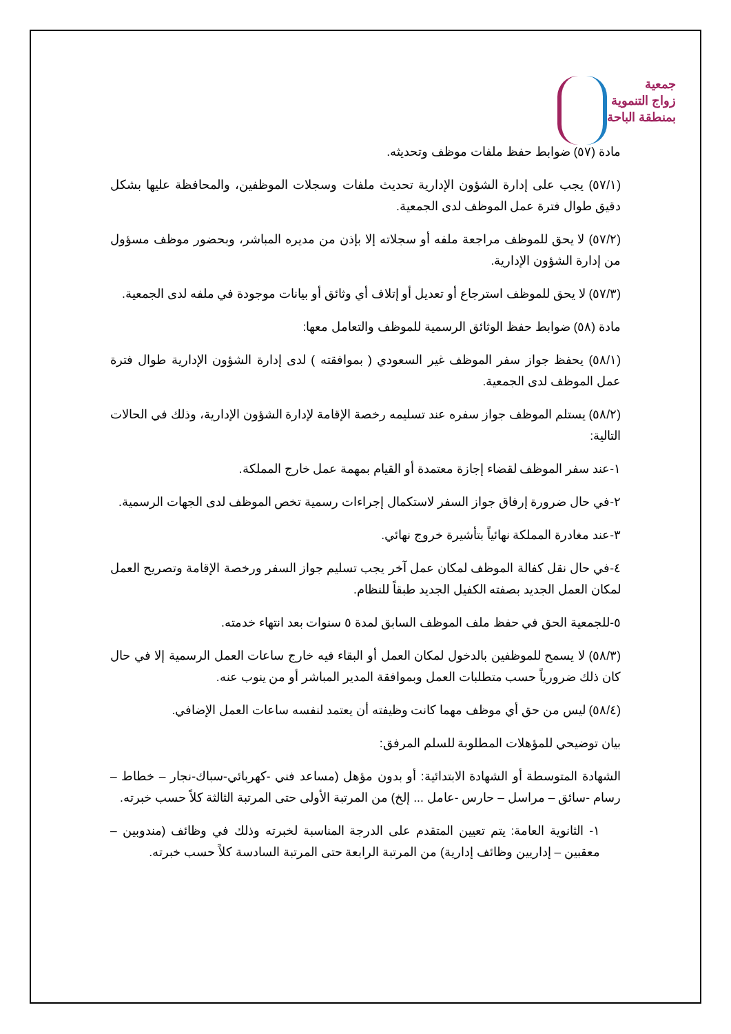جمعية
زواج التنموية
بمنطقة الباحة
مادة (٥٧) ضوابط حفظ ملفات موظف وتحديثه.
(٥٧/١) يجب على إدارة الشؤون الإدارية تحديث ملفات وسجلات الموظفين، والمحافظة عليها بشكل دقيق طوال فترة عمل الموظف لدى الجمعية.
(٥٧/٢) لا يحق للموظف مراجعة ملفه أو سجلاته إلا بإذن من مديره المباشر، وبحضور موظف مسؤول من إدارة الشؤون الإدارية.
(٥٧/٣) لا يحق للموظف استرجاع أو تعديل أو إتلاف أي وثائق أو بيانات موجودة في ملفه لدى الجمعية.
مادة (٥٨) ضوابط حفظ الوثائق الرسمية للموظف والتعامل معها:
(٥٨/١) يحفظ جواز سفر الموظف غير السعودي ( بموافقته ) لدى إدارة الشؤون الإدارية طوال فترة عمل الموظف لدى الجمعية.
(٥٨/٢) يستلم الموظف جواز سفره عند تسليمه رخصة الإقامة لإدارة الشؤون الإدارية، وذلك في الحالات التالية:
١-عند سفر الموظف لقضاء إجازة معتمدة أو القيام بمهمة عمل خارج المملكة.
٢-في حال ضرورة إرفاق جواز السفر لاستكمال إجراءات رسمية تخص الموظف لدى الجهات الرسمية.
٣-عند مغادرة المملكة نهائياً بتأشيرة خروج نهائي.
٤-في حال نقل كفالة الموظف لمكان عمل آخر يجب تسليم جواز السفر ورخصة الإقامة وتصريح العمل لمكان العمل الجديد بصفته الكفيل الجديد طبقاً للنظام.
٥-للجمعية الحق في حفظ ملف الموظف السابق لمدة ٥ سنوات بعد انتهاء خدمته.
(٥٨/٣) لا يسمح للموظفين بالدخول لمكان العمل أو البقاء فيه خارج ساعات العمل الرسمية إلا في حال كان ذلك ضرورياً حسب متطلبات العمل وبموافقة المدير المباشر أو من ينوب عنه.
(٥٨/٤) ليس من حق أي موظف مهما كانت وظيفته أن يعتمد لنفسه ساعات العمل الإضافي.
بيان توضيحي للمؤهلات المطلوبة للسلم المرفق:
الشهادة المتوسطة أو الشهادة الابتدائية: أو بدون مؤهل (مساعد فني -كهربائي-سباك-نجار – خطاط – رسام -سائق – مراسل – حارس -عامل ... إلخ) من المرتبة الأولى حتى المرتبة الثالثة كلاً حسب خبرته.
١- الثانوية العامة: يتم تعيين المتقدم على الدرجة المناسبة لخبرته وذلك في وظائف (مندوبين – معقبين – إداريين وظائف إدارية) من المرتبة الرابعة حتى المرتبة السادسة كلاً حسب خبرته.